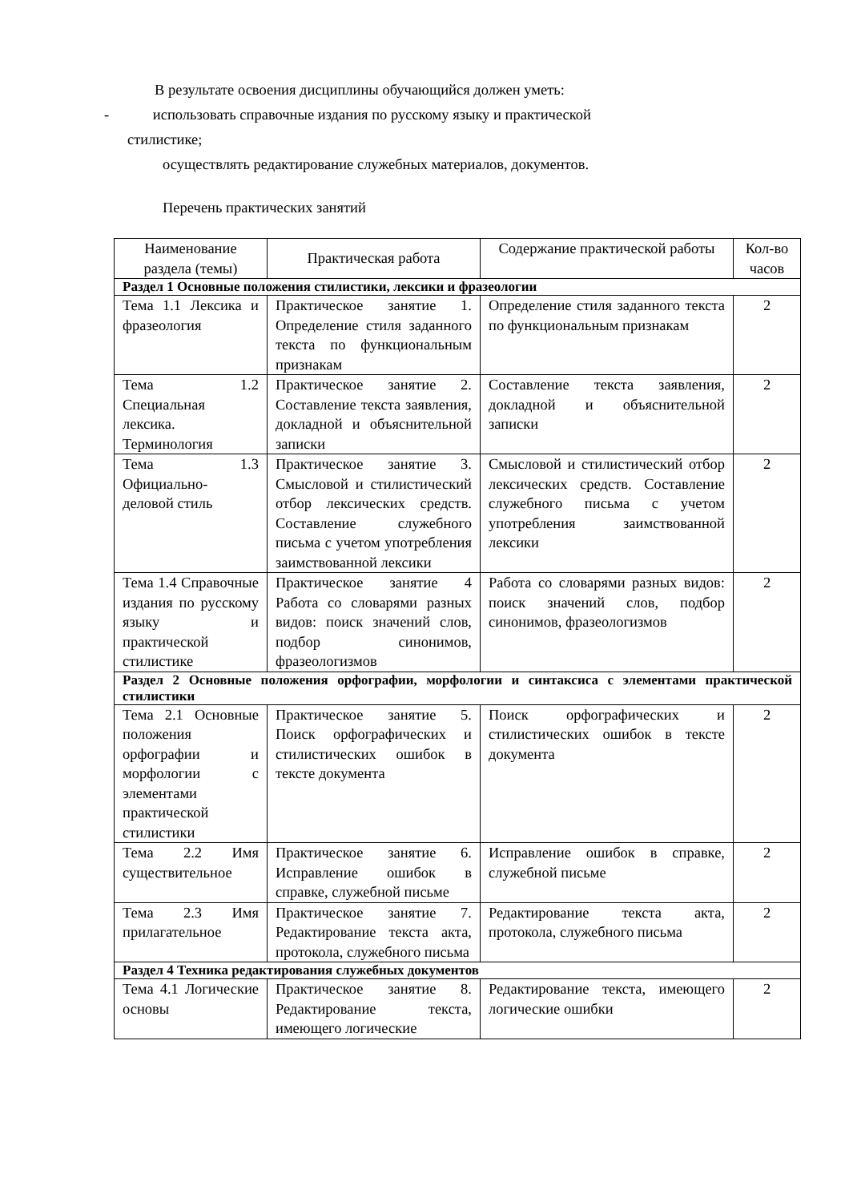В результате освоения дисциплины обучающийся должен уметь:
- использовать справочные издания по русскому языку и практической
стилистике;
осуществлять редактирование служебных материалов, документов.
Перечень практических занятий
| Наименование раздела (темы) | Практическая работа | Содержание практической работы | Кол-во часов |
| Раздел 1 Основные положения стилистики, лексики и фразеологии | | | |
| Тема 1.1 Лексика и фразеология | Практическое занятие 1. Определение стиля заданного текста по функциональным признакам | Определение стиля заданного текста по функциональным признакам | 2 |
| Тема 1.2 Специальная лексика. Терминология | Практическое занятие 2. Составление текста заявления, докладной и объяснительной записки | Составление текста заявления, докладной и объяснительной записки | 2 |
| Тема 1.3 Официально-деловой стиль | Практическое занятие 3. Смысловой и стилистический отбор лексических средств. Составление служебного письма с учетом употребления заимствованной лексики | Смысловой и стилистический отбор лексических средств. Составление служебного письма с учетом употребления заимствованной лексики | 2 |
| Тема 1.4 Справочные издания по русскому языку и практической стилистике | Практическое занятие 4 Работа со словарями разных видов: поиск значений слов, подбор синонимов, фразеологизмов | Работа со словарями разных видов: поиск значений слов, подбор синонимов, фразеологизмов | 2 |
| Раздел 2 Основные положения орфографии, морфологии и синтаксиса с элементами практической стилистики | | | |
| Тема 2.1 Основные положения орфографии и морфологии с элементами практической стилистики | Практическое занятие 5. Поиск орфографических и стилистических ошибок в тексте документа | Поиск орфографических и стилистических ошибок в тексте документа | 2 |
| Тема 2.2 Имя существительное | Практическое занятие 6. Исправление ошибок в справке, служебной письме | Исправление ошибок в справке, служебной письме | 2 |
| Тема 2.3 Имя прилагательное | Практическое занятие 7. Редактирование текста акта, протокола, служебного письма | Редактирование текста акта, протокола, служебного письма | 2 |
| Раздел 4 Техника редактирования служебных документов | | | |
| Тема 4.1 Логические основы | Практическое занятие 8. Редактирование текста, имеющего логические | Редактирование текста, имеющего логические ошибки | 2 |